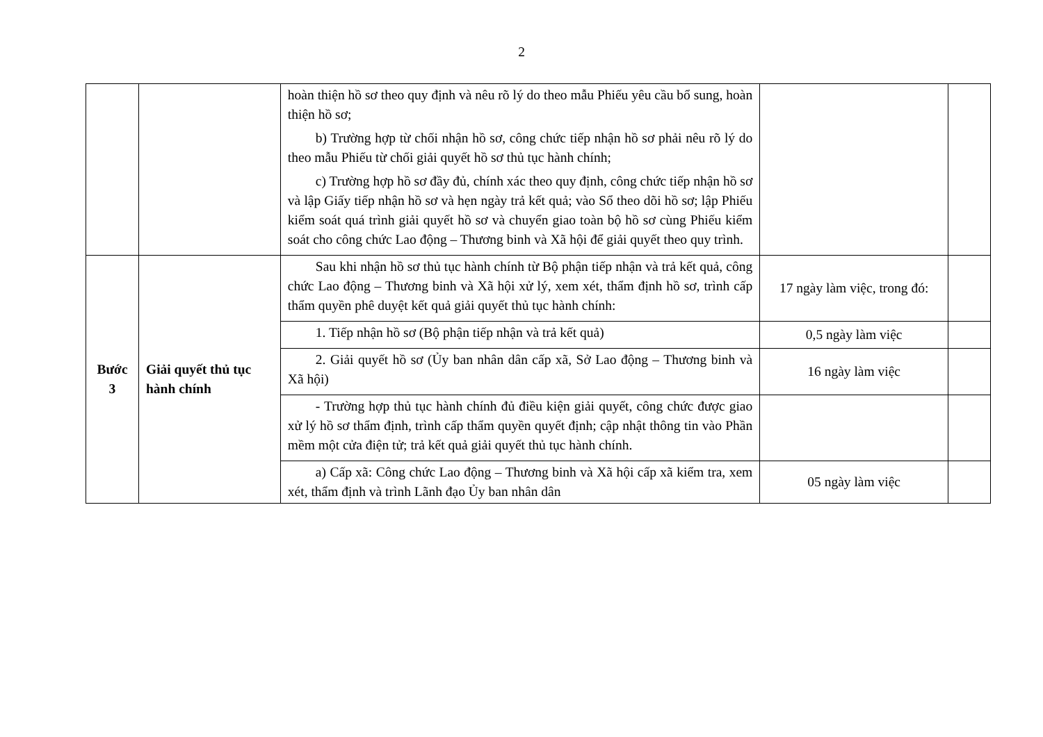2
| | | hoàn thiện hồ sơ theo quy định và nêu rõ lý do theo mẫu Phiếu yêu cầu bổ sung, hoàn thiện hồ sơ; b) Trường hợp từ chối nhận hồ sơ, công chức tiếp nhận hồ sơ phải nêu rõ lý do theo mẫu Phiếu từ chối giải quyết hồ sơ thủ tục hành chính; c) Trường hợp hồ sơ đầy đủ, chính xác theo quy định, công chức tiếp nhận hồ sơ và lập Giấy tiếp nhận hồ sơ và hẹn ngày trả kết quả; vào Sổ theo dõi hồ sơ; lập Phiếu kiểm soát quá trình giải quyết hồ sơ và chuyển giao toàn bộ hồ sơ cùng Phiếu kiểm soát cho công chức Lao động – Thương binh và Xã hội để giải quyết theo quy trình. | | |
| Bước 3 | Giải quyết thủ tục hành chính | Sau khi nhận hồ sơ thủ tục hành chính từ Bộ phận tiếp nhận và trả kết quả, công chức Lao động – Thương binh và Xã hội xử lý, xem xét, thẩm định hồ sơ, trình cấp thẩm quyền phê duyệt kết quả giải quyết thủ tục hành chính: | 17 ngày làm việc, trong đó: | |
| | | 1. Tiếp nhận hồ sơ (Bộ phận tiếp nhận và trả kết quả) | 0,5 ngày làm việc | |
| | | 2. Giải quyết hồ sơ (Ủy ban nhân dân cấp xã, Sở Lao động – Thương binh và Xã hội) | 16 ngày làm việc | |
| | | - Trường hợp thủ tục hành chính đủ điều kiện giải quyết, công chức được giao xử lý hồ sơ thẩm định, trình cấp thẩm quyền quyết định; cập nhật thông tin vào Phần mềm một cửa điện tử; trả kết quả giải quyết thủ tục hành chính. | | |
| | | a) Cấp xã: Công chức Lao động – Thương binh và Xã hội cấp xã kiểm tra, xem xét, thẩm định và trình Lãnh đạo Ủy ban nhân dân | 05 ngày làm việc | |